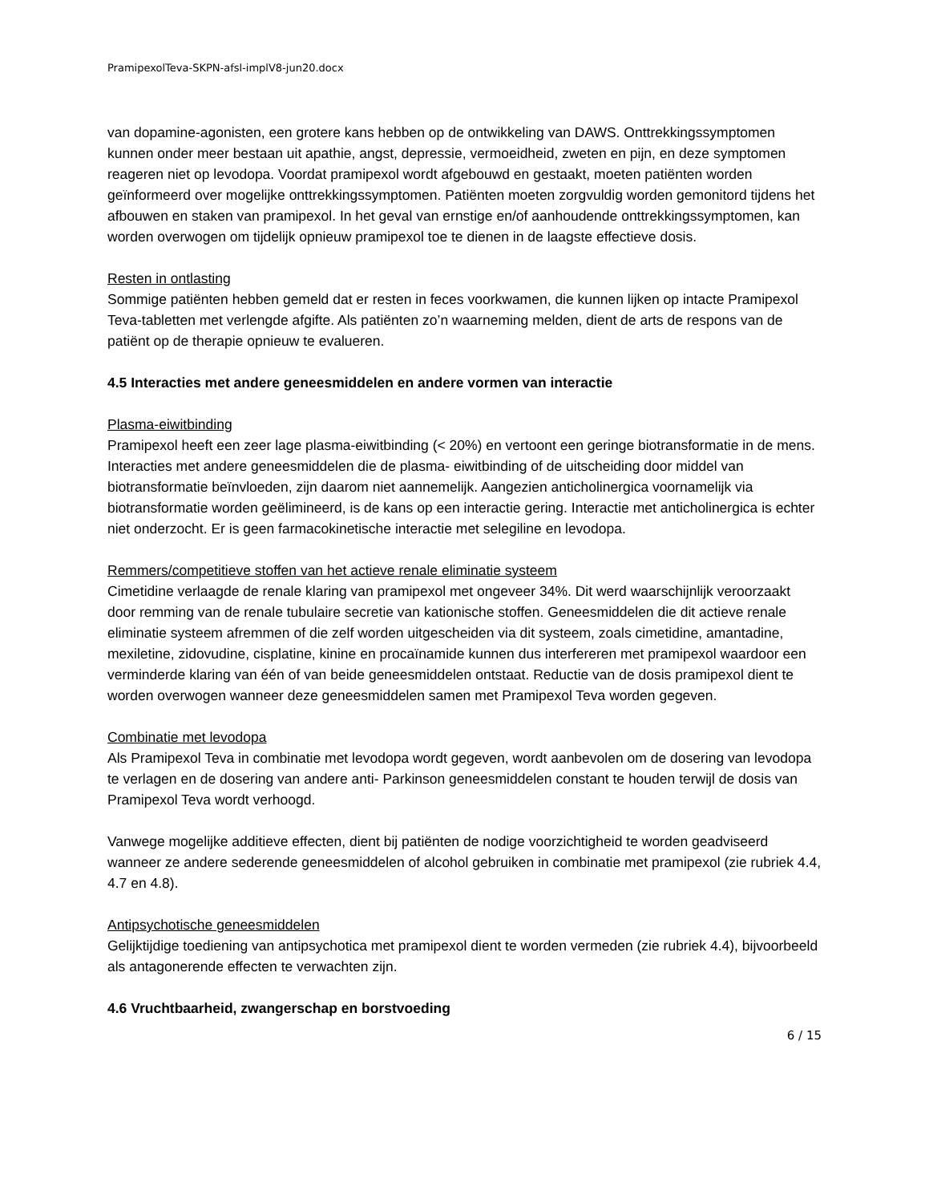PramipexolTeva-SKPN-afsl-implV8-jun20.docx
van dopamine-agonisten, een grotere kans hebben op de ontwikkeling van DAWS. Onttrekkingssymptomen kunnen onder meer bestaan uit apathie, angst, depressie, vermoeidheid, zweten en pijn, en deze symptomen reageren niet op levodopa. Voordat pramipexol wordt afgebouwd en gestaakt, moeten patiënten worden geïnformeerd over mogelijke onttrekkingssymptomen. Patiënten moeten zorgvuldig worden gemonitord tijdens het afbouwen en staken van pramipexol. In het geval van ernstige en/of aanhoudende onttrekkingssymptomen, kan worden overwogen om tijdelijk opnieuw pramipexol toe te dienen in de laagste effectieve dosis.
Resten in ontlasting
Sommige patiënten hebben gemeld dat er resten in feces voorkwamen, die kunnen lijken op intacte Pramipexol Teva-tabletten met verlengde afgifte. Als patiënten zo’n waarneming melden, dient de arts de respons van de patiënt op de therapie opnieuw te evalueren.
4.5 Interacties met andere geneesmiddelen en andere vormen van interactie
Plasma-eiwitbinding
Pramipexol heeft een zeer lage plasma-eiwitbinding (< 20%) en vertoont een geringe biotransformatie in de mens. Interacties met andere geneesmiddelen die de plasma- eiwitbinding of de uitscheiding door middel van biotransformatie beïnvloeden, zijn daarom niet aannemelijk. Aangezien anticholinergica voornamelijk via biotransformatie worden geëlimineerd, is de kans op een interactie gering. Interactie met anticholinergica is echter niet onderzocht. Er is geen farmacokinetische interactie met selegiline en levodopa.
Remmers/competitieve stoffen van het actieve renale eliminatie systeem
Cimetidine verlaagde de renale klaring van pramipexol met ongeveer 34%. Dit werd waarschijnlijk veroorzaakt door remming van de renale tubulaire secretie van kationische stoffen. Geneesmiddelen die dit actieve renale eliminatie systeem afremmen of die zelf worden uitgescheiden via dit systeem, zoals cimetidine, amantadine, mexiletine, zidovudine, cisplatine, kinine en procaïnamide kunnen dus interfereren met pramipexol waardoor een verminderde klaring van één of van beide geneesmiddelen ontstaat. Reductie van de dosis pramipexol dient te worden overwogen wanneer deze geneesmiddelen samen met Pramipexol Teva worden gegeven.
Combinatie met levodopa
Als Pramipexol Teva in combinatie met levodopa wordt gegeven, wordt aanbevolen om de dosering van levodopa te verlagen en de dosering van andere anti- Parkinson geneesmiddelen constant te houden terwijl de dosis van Pramipexol Teva wordt verhoogd.
Vanwege mogelijke additieve effecten, dient bij patiënten de nodige voorzichtigheid te worden geadviseerd wanneer ze andere sederende geneesmiddelen of alcohol gebruiken in combinatie met pramipexol (zie rubriek 4.4, 4.7 en 4.8).
Antipsychotische geneesmiddelen
Gelijktijdige toediening van antipsychotica met pramipexol dient te worden vermeden (zie rubriek 4.4), bijvoorbeeld als antagonerende effecten te verwachten zijn.
4.6 Vruchtbaarheid, zwangerschap en borstvoeding
6 / 15